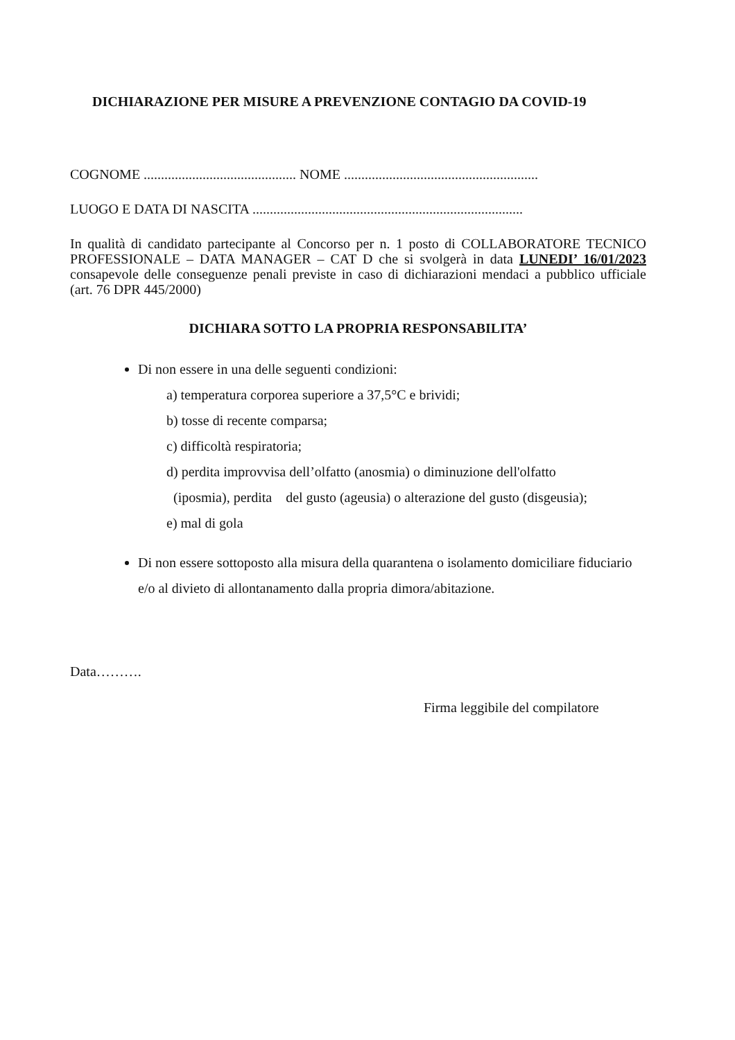DICHIARAZIONE PER MISURE A PREVENZIONE CONTAGIO DA COVID-19
COGNOME ............................................ NOME ........................................................
LUOGO E DATA DI NASCITA ..............................................................................
In qualità di candidato partecipante al Concorso per n. 1 posto di COLLABORATORE TECNICO PROFESSIONALE – DATA MANAGER – CAT D che si svolgerà in data LUNEDI’ 16/01/2023 consapevole delle conseguenze penali previste in caso di dichiarazioni mendaci a pubblico ufficiale (art. 76 DPR 445/2000)
DICHIARA SOTTO LA PROPRIA RESPONSABILITA’
Di non essere in una delle seguenti condizioni:
a) temperatura corporea superiore a 37,5°C e brividi;
b) tosse di recente comparsa;
c) difficoltà respiratoria;
d) perdita improvvisa dell’olfatto (anosmia) o diminuzione dell'olfatto
(iposmia), perdita del gusto (ageusia) o alterazione del gusto (disgeusia);
e) mal di gola
Di non essere sottoposto alla misura della quarantena o isolamento domiciliare fiduciario e/o al divieto di allontanamento dalla propria dimora/abitazione.
Data……….
Firma leggibile del compilatore